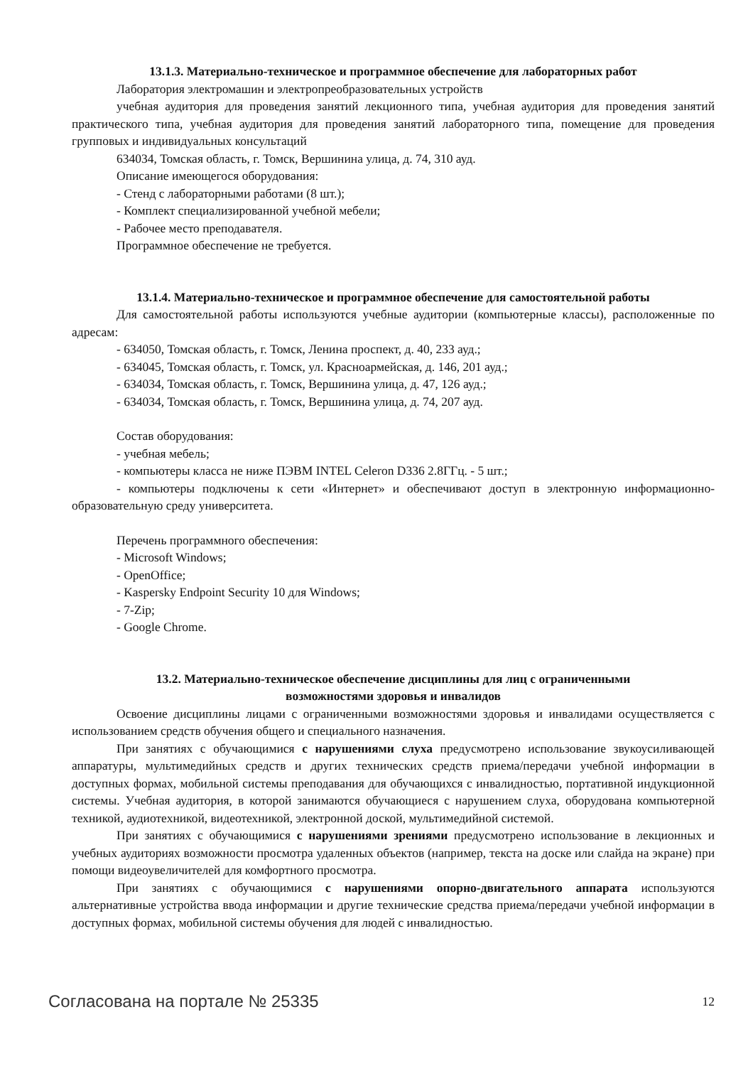13.1.3. Материально-техническое и программное обеспечение для лабораторных работ
Лаборатория электромашин и электропреобразовательных устройств
учебная аудитория для проведения занятий лекционного типа, учебная аудитория для проведения занятий практического типа, учебная аудитория для проведения занятий лабораторного типа, помещение для проведения групповых и индивидуальных консультаций
634034, Томская область, г. Томск, Вершинина улица, д. 74, 310 ауд.
Описание имеющегося оборудования:
- Стенд с лабораторными работами (8 шт.);
- Комплект специализированной учебной мебели;
- Рабочее место преподавателя.
Программное обеспечение не требуется.
13.1.4. Материально-техническое и программное обеспечение для самостоятельной работы
Для самостоятельной работы используются учебные аудитории (компьютерные классы), расположенные по адресам:
- 634050, Томская область, г. Томск, Ленина проспект, д. 40, 233 ауд.;
- 634045, Томская область, г. Томск, ул. Красноармейская, д. 146, 201 ауд.;
- 634034, Томская область, г. Томск, Вершинина улица, д. 47, 126 ауд.;
- 634034, Томская область, г. Томск, Вершинина улица, д. 74, 207 ауд.
Состав оборудования:
- учебная мебель;
- компьютеры класса не ниже ПЭВМ INTEL Celeron D336 2.8ГГц. - 5 шт.;
- компьютеры подключены к сети «Интернет» и обеспечивают доступ в электронную информационно-образовательную среду университета.
Перечень программного обеспечения:
- Microsoft Windows;
- OpenOffice;
- Kaspersky Endpoint Security 10 для Windows;
- 7-Zip;
- Google Chrome.
13.2. Материально-техническое обеспечение дисциплины для лиц с ограниченными
возможностями здоровья и инвалидов
Освоение дисциплины лицами с ограниченными возможностями здоровья и инвалидами осуществляется с использованием средств обучения общего и специального назначения.
При занятиях с обучающимися с нарушениями слуха предусмотрено использование звукоусиливающей аппаратуры, мультимедийных средств и других технических средств приема/передачи учебной информации в доступных формах, мобильной системы преподавания для обучающихся с инвалидностью, портативной индукционной системы. Учебная аудитория, в которой занимаются обучающиеся с нарушением слуха, оборудована компьютерной техникой, аудиотехникой, видеотехникой, электронной доской, мультимедийной системой.
При занятиях с обучающимися с нарушениями зрениями предусмотрено использование в лекционных и учебных аудиториях возможности просмотра удаленных объектов (например, текста на доске или слайда на экране) при помощи видеоувеличителей для комфортного просмотра.
При занятиях с обучающимися с нарушениями опорно-двигательного аппарата используются альтернативные устройства ввода информации и другие технические средства приема/передачи учебной информации в доступных формах, мобильной системы обучения для людей с инвалидностью.
Согласована на портале № 25335 12